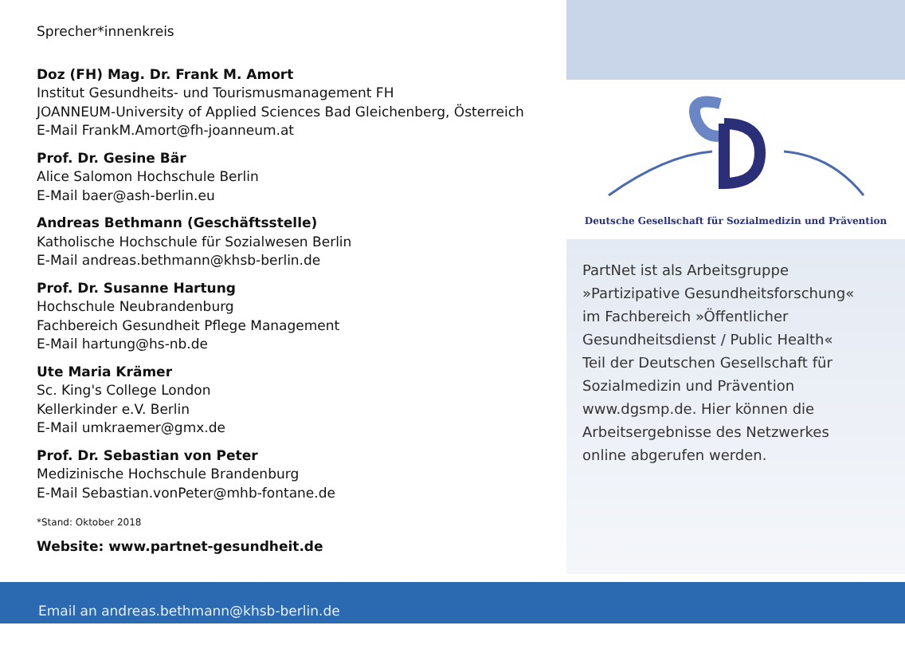Sprecher*innenkreis
Doz (FH) Mag. Dr. Frank M. Amort
Institut Gesundheits- und Tourismusmanagement FH
JOANNEUM-University of Applied Sciences Bad Gleichenberg, Österreich
E-Mail FrankM.Amort@fh-joanneum.at
Prof. Dr. Gesine Bär
Alice Salomon Hochschule Berlin
E-Mail baer@ash-berlin.eu
Andreas Bethmann (Geschäftsstelle)
Katholische Hochschule für Sozialwesen Berlin
E-Mail andreas.bethmann@khsb-berlin.de
Prof. Dr. Susanne Hartung
Hochschule Neubrandenburg
Fachbereich Gesundheit Pflege Management
E-Mail hartung@hs-nb.de
Ute Maria Krämer
Sc. King's College London
Kellerkinder e.V. Berlin
E-Mail umkraemer@gmx.de
Prof. Dr. Sebastian von Peter
Medizinische Hochschule Brandenburg
E-Mail Sebastian.vonPeter@mhb-fontane.de
*Stand: Oktober 2018
Website: www.partnet-gesundheit.de
Deutsche Gesellschaft für Sozialmedizin und Prävention
PartNet ist als Arbeitsgruppe
»Partizipative Gesundheitsforschung«
im Fachbereich »Öffentlicher
Gesundheitsdienst / Public Health«
Teil der Deutschen Gesellschaft für
Sozialmedizin und Prävention
www.dgsmp.de. Hier können die
Arbeitsergebnisse des Netzwerkes
online abgerufen werden.
Email an andreas.bethmann@khsb-berlin.de